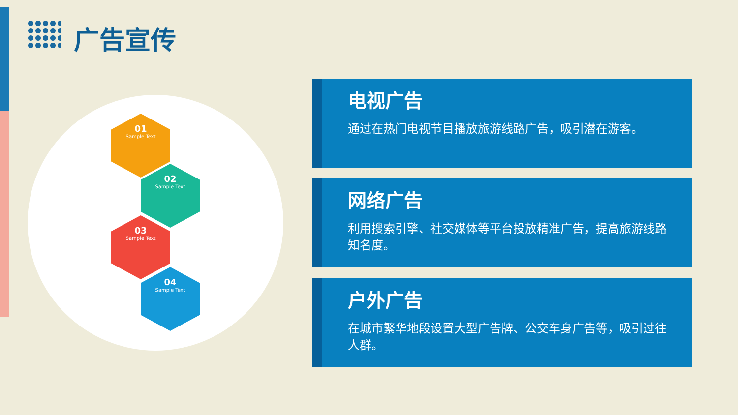广告宣传
01
Sample Text
02
Sample Text
03
Sample Text
04
Sample Text
电视广告
通过在热门电视节目播放旅游线路广告，吸引潜在游客。
网络广告
利用搜索引擎、社交媒体等平台投放精准广告，提高旅游线路知名度。
户外广告
在城市繁华地段设置大型广告牌、公交车身广告等，吸引过往人群。